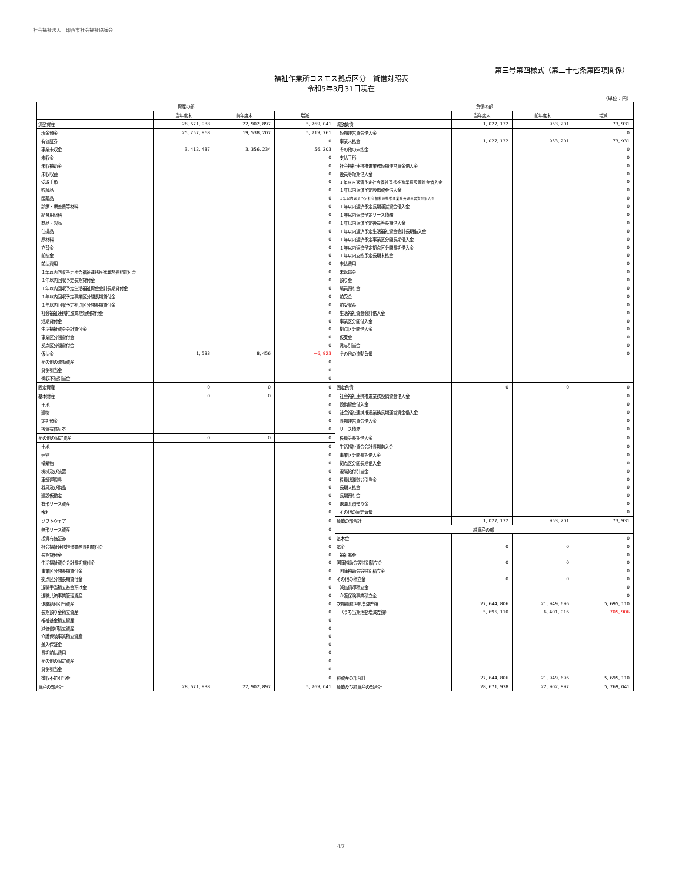社会福祉法人　印西市社会福祉協議会
第三号第四様式（第二十七条第四項関係）
福祉作業所コスモス拠点区分　貸借対照表
令和5年3月31日現在
（単位：円）
| 資産の部 | | | | 負債の部 | | | |
| --- | --- | --- | --- | --- | --- | --- | --- |
| | 当年度末 | 前年度末 | 増減 | | 当年度末 | 前年度末 | 増減 |
| 流動資産 | 28, 671, 938 | 22, 902, 897 | 5, 769, 041 | 流動負債 | 1, 027, 132 | 953, 201 | 73, 931 |
| 現金預金 | 25, 257, 968 | 19, 538, 207 | 5, 719, 761 | 短期運営資金借入金 | | | 0 |
| 有価証券 | | | 0 | 事業未払金 | 1, 027, 132 | 953, 201 | 73, 931 |
| 事業未収金 | 3, 412, 437 | 3, 356, 234 | 56, 203 | その他の未払金 | | | 0 |
| 未収金 | | | 0 | 支払手形 | | | 0 |
| 未収補助金 | | | 0 | 社会福祉連携推進業務短期運営資金借入金 | | | 0 |
| 未収収益 | | | 0 | 役員等短期借入金 | | | 0 |
| 受取手形 | | | 0 | １年以内返済予定社会福祉連携推進業務設備資金借入金 | | | 0 |
| 貯蔵品 | | | 0 | １年以内返済予定設備資金借入金 | | | 0 |
| 医薬品 | | | 0 | １年以内返済予定社会福祉連携推進業務長期運営資金借入金 | | | 0 |
| 診療・療養費等材料 | | | 0 | １年以内返済予定長期運営資金借入金 | | | 0 |
| 給食用材料 | | | 0 | １年以内返済予定リース債務 | | | 0 |
| 商品・製品 | | | 0 | １年以内返済予定役員等長期借入金 | | | 0 |
| 仕掛品 | | | 0 | １年以内返済予定生活福祉資金会計長期借入金 | | | 0 |
| 原材料 | | | 0 | １年以内返済予定事業区分間長期借入金 | | | 0 |
| 立替金 | | | 0 | １年以内返済予定拠点区分間長期借入金 | | | 0 |
| 前払金 | | | 0 | １年以内支払予定長期未払金 | | | 0 |
| 前払費用 | | | 0 | 未払費用 | | | 0 |
| １年以内回収予定社会福祉連携推進業務長期貸付金 | | | 0 | 未返還金 | | | 0 |
| １年以内回収予定長期貸付金 | | | 0 | 預り金 | | | 0 |
| １年以内回収予定生活福祉資金会計長期貸付金 | | | 0 | 職員預り金 | | | 0 |
| １年以内回収予定事業区分間長期貸付金 | | | 0 | 前受金 | | | 0 |
| １年以内回収予定拠点区分間長期貸付金 | | | 0 | 前受収益 | | | 0 |
| 社会福祉連携推進業務短期貸付金 | | | 0 | 生活福祉資金会計借入金 | | | 0 |
| 短期貸付金 | | | 0 | 事業区分間借入金 | | | 0 |
| 生活福祉資金会計貸付金 | | | 0 | 拠点区分間借入金 | | | 0 |
| 事業区分間貸付金 | | | 0 | 仮受金 | | | 0 |
| 拠点区分間貸付金 | | | 0 | 賞与引当金 | | | 0 |
| 仮払金 | 1, 533 | 8, 456 | −6, 923 | その他の流動負債 | | | 0 |
| その他の流動資産 | | | 0 | | | | |
| 貸倒引当金 | | | 0 | | | | |
| 徴収不能引当金 | | | 0 | | | | |
| 固定資産 | 0 | 0 | 0 | 固定負債 | 0 | 0 | 0 |
| 基本財産 | 0 | 0 | 0 | 社会福祉連携推進業務設備資金借入金 | | | 0 |
| 土地 | | | 0 | 設備資金借入金 | | | 0 |
| 建物 | | | 0 | 社会福祉連携推進業務長期運営資金借入金 | | | 0 |
| 定期預金 | | | 0 | 長期運営資金借入金 | | | 0 |
| 投資有価証券 | | | 0 | リース債務 | | | 0 |
| その他の固定資産 | 0 | 0 | 0 | 役員等長期借入金 | | | 0 |
| 土地 | | | 0 | 生活福祉資金会計長期借入金 | | | 0 |
| 建物 | | | 0 | 事業区分間長期借入金 | | | 0 |
| 構築物 | | | 0 | 拠点区分間長期借入金 | | | 0 |
| 機械及び装置 | | | 0 | 退職給付引当金 | | | 0 |
| 車輌運搬具 | | | 0 | 役員退職慰労引当金 | | | 0 |
| 器具及び備品 | | | 0 | 長期未払金 | | | 0 |
| 建設仮勘定 | | | 0 | 長期預り金 | | | 0 |
| 有形リース資産 | | | 0 | 退職共済預り金 | | | 0 |
| 権利 | | | 0 | その他の固定負債 | | | 0 |
| ソフトウェア | | | 0 | 負債の部合計 | 1, 027, 132 | 953, 201 | 73, 931 |
| 無形リース資産 | | | 0 | 純資産の部 | | | |
| 投資有価証券 | | | 0 | 基本金 | | | 0 |
| 社会福祉連携推進業務長期貸付金 | | | 0 | 基金 | 0 | 0 | 0 |
| 長期貸付金 | | | 0 | 福祉基金 | | | 0 |
| 生活福祉資金会計長期貸付金 | | | 0 | 国庫補助金等特別積立金 | 0 | 0 | 0 |
| 事業区分間長期貸付金 | | | 0 | 国庫補助金等特別積立金 | | | 0 |
| 拠点区分間長期貸付金 | | | 0 | その他の積立金 | 0 | 0 | 0 |
| 退職手当積立基金預け金 | | | 0 | 減価償却積立金 | | | 0 |
| 退職共済事業管理資産 | | | 0 | 介護保険事業積立金 | | | 0 |
| 退職給付引当資産 | | | 0 | 次期繰越活動増減差額 | 27, 644, 806 | 21, 949, 696 | 5, 695, 110 |
| 長期預り金積立資産 | | | 0 | （うち当期活動増減差額） | 5, 695, 110 | 6, 401, 016 | −705, 906 |
| 福祉基金積立資産 | | | 0 | | | | |
| 減価償却積立資産 | | | 0 | | | | |
| 介護保険事業積立資産 | | | 0 | | | | |
| 差入保証金 | | | 0 | | | | |
| 長期前払費用 | | | 0 | | | | |
| その他の固定資産 | | | 0 | | | | |
| 貸倒引当金 | | | 0 | | | | |
| 徴収不能引当金 | | | 0 | 純資産の部合計 | 27, 644, 806 | 21, 949, 696 | 5, 695, 110 |
| 資産の部合計 | 28, 671, 938 | 22, 902, 897 | 5, 769, 041 | 負債及び純資産の部合計 | 28, 671, 938 | 22, 902, 897 | 5, 769, 041 |
4/7